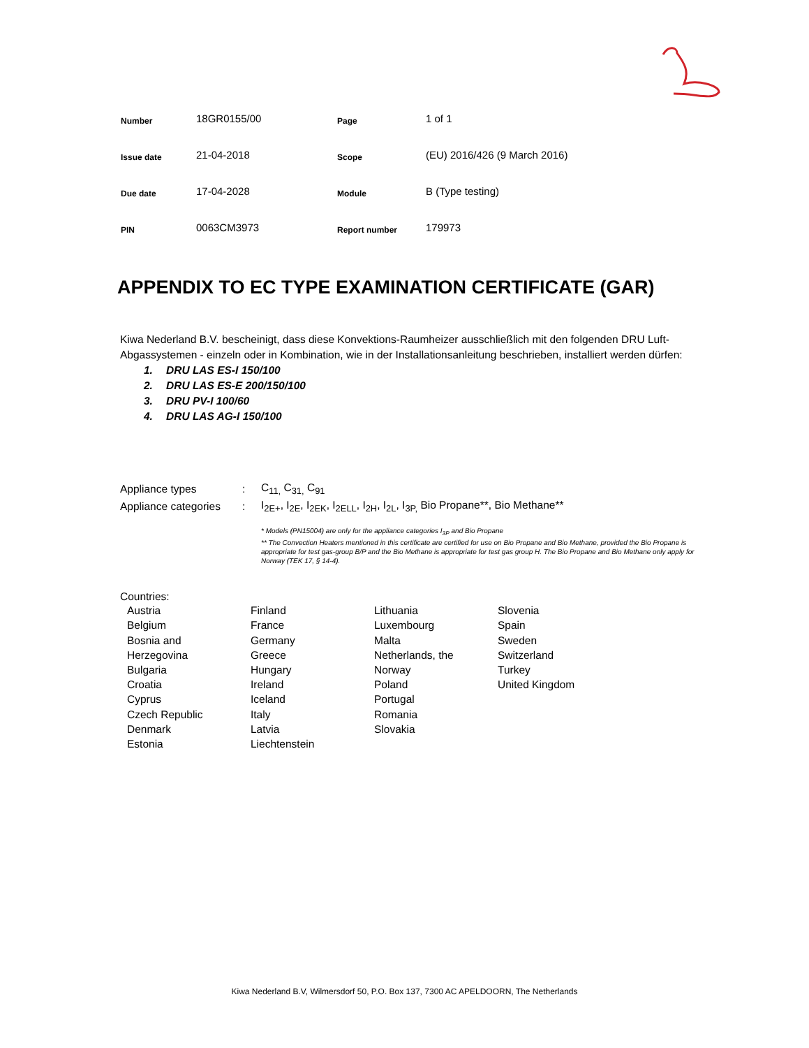| Number | 18GR0155/00 | Page | 1 of 1 |
| Issue date | 21-04-2018 | Scope | (EU) 2016/426 (9 March 2016) |
| Due date | 17-04-2028 | Module | B (Type testing) |
| PIN | 0063CM3973 | Report number | 179973 |
APPENDIX TO EC TYPE EXAMINATION CERTIFICATE (GAR)
Kiwa Nederland B.V. bescheinigt, dass diese Konvektions-Raumheizer ausschließlich mit den folgenden DRU Luft-Abgassystemen - einzeln oder in Kombination, wie in der Installationsanleitung beschrieben, installiert werden dürfen:
1. DRU LAS ES-I 150/100
2. DRU LAS ES-E 200/150/100
3. DRU PV-I 100/60
4. DRU LAS AG-I 150/100
| Appliance types | : | C<sub>11,</sub> C<sub>31,</sub> C<sub>91</sub> |
| Appliance categories | : | I<sub>2E+</sub>, I<sub>2E</sub>, I<sub>2EK</sub>, I<sub>2ELL</sub>, I<sub>2H</sub>, I<sub>2L</sub>, I<sub>3P,</sub> Bio Propane**, Bio Methane** |
* Models (PN15004) are only for the appliance categories I<sub>3P</sub> and Bio Propane
** The Convection Heaters mentioned in this certificate are certified for use on Bio Propane and Bio Methane, provided the Bio Propane is appropriate for test gas-group B/P and the Bio Methane is appropriate for test gas group H. The Bio Propane and Bio Methane only apply for Norway (TEK 17, § 14-4).
Countries:
Austria
Belgium
Bosnia and
Herzegovina
Bulgaria
Croatia
Cyprus
Czech Republic
Denmark
Estonia
Finland
France
Germany
Greece
Hungary
Ireland
Iceland
Italy
Latvia
Liechtenstein
Lithuania
Luxembourg
Malta
Netherlands, the
Norway
Poland
Portugal
Romania
Slovakia
Slovenia
Spain
Sweden
Switzerland
Turkey
United Kingdom
Kiwa Nederland B.V, Wilmersdorf 50, P.O. Box 137, 7300 AC APELDOORN, The Netherlands